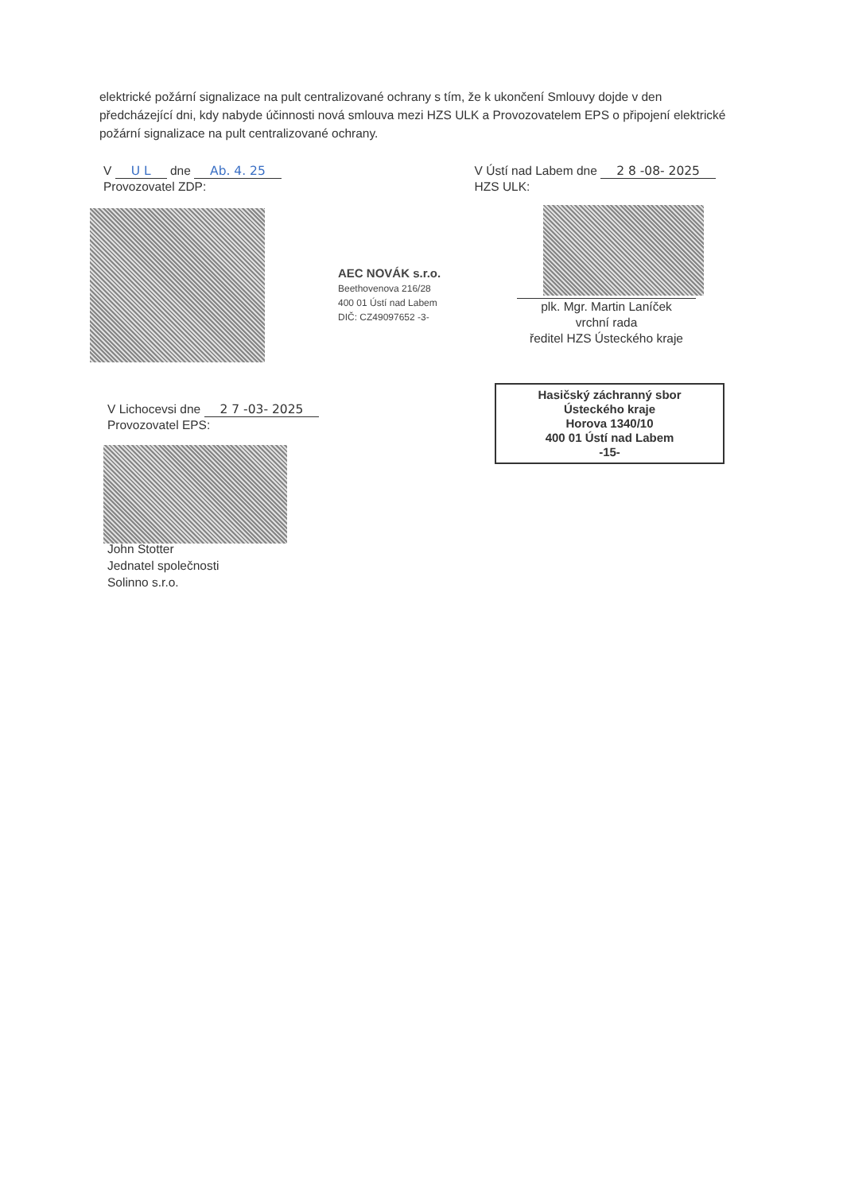elektrické požární signalizace na pult centralizované ochrany s tím, že k ukončení Smlouvy dojde v den předcházející dni, kdy nabyde účinnosti nová smlouva mezi HZS ULK a Provozovatelem EPS o připojení elektrické požární signalizace na pult centralizované ochrany.
V U L dne Ab. 4. 25
Provozovatel ZDP:
V Ústí nad Labem dne 2 8 -08- 2025
HZS ULK:
AEC NOVÁK s.r.o.
Beethovenova 216/28
400 01 Ústí nad Labem
DIČ: CZ49097652 -3-
plk. Mgr. Martin Laníček
vrchní rada
ředitel HZS Ústeckého kraje
V Lichocevsi dne 2 7 -03- 2025
Provozovatel EPS:
John Stotter
Jednatel společnosti
Solinno s.r.o.
Hasičský záchranný sbor
Ústeckého kraje
Horova 1340/10
400 01 Ústí nad Labem
-15-